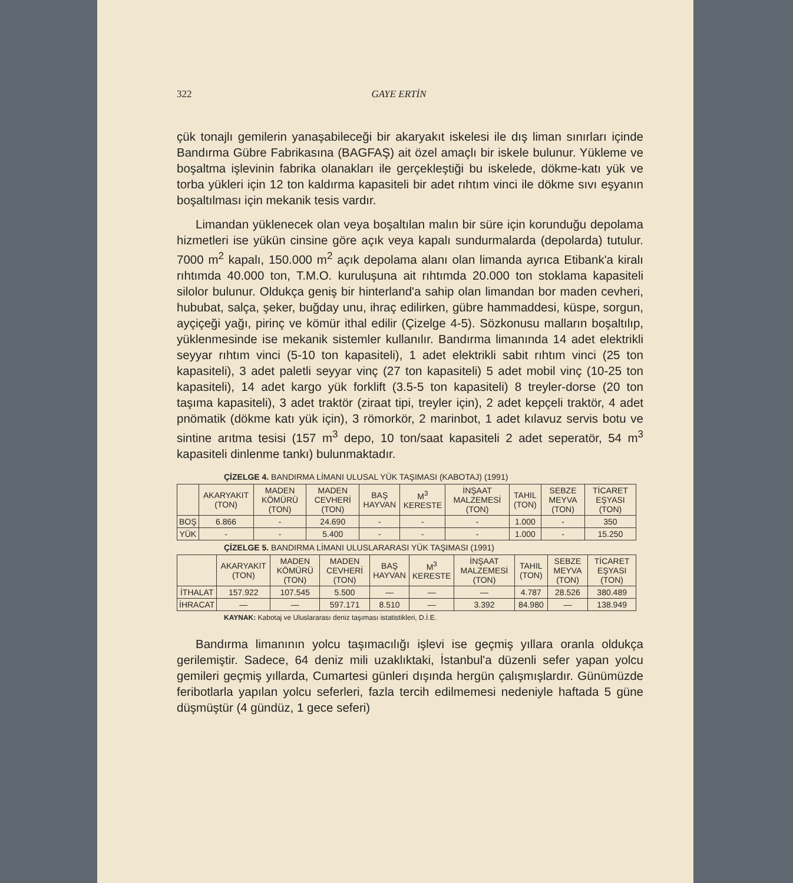322 GAYE ERTİN
çük tonajlı gemilerin yanaşabileceği bir akaryakıt iskelesi ile dış liman sınırları içinde Bandırma Gübre Fabrikasına (BAGFAŞ) ait özel amaçlı bir iskele bulunur. Yükleme ve boşaltma işlevinin fabrika olanakları ile gerçekleştiği bu iskelede, dökme-katı yük ve torba yükleri için 12 ton kaldırma kapasiteli bir adet rıhtım vinci ile dökme sıvı eşyanın boşaltılması için mekanik tesis vardır.
Limandan yüklenecek olan veya boşaltılan malın bir süre için korunduğu depolama hizmetleri ise yükün cinsine göre açık veya kapalı sundurmalarda (depolarda) tutulur. 7000 m<sup>2</sup> kapalı, 150.000 m<sup>2</sup> açık depolama alanı olan limanda ayrıca Etibank'a kiralı rıhtımda 40.000 ton, T.M.O. kuruluşuna ait rıhtımda 20.000 ton stoklama kapasiteli silolor bulunur. Oldukça geniş bir hinterland'a sahip olan limandan bor maden cevheri, hububat, salça, şeker, buğday unu, ihraç edilirken, gübre hammaddesi, küspe, sorgun, ayçiçeği yağı, pirinç ve kömür ithal edilir (Çizelge 4-5). Sözkonusu malların boşaltılıp, yüklenmesinde ise mekanik sistemler kullanılır. Bandırma limanında 14 adet elektrikli seyyar rıhtım vinci (5-10 ton kapasiteli), 1 adet elektrikli sabit rıhtım vinci (25 ton kapasiteli), 3 adet paletli seyyar vinç (27 ton kapasiteli) 5 adet mobil vinç (10-25 ton kapasiteli), 14 adet kargo yük forklift (3.5-5 ton kapasiteli) 8 treyler-dorse (20 ton taşıma kapasiteli), 3 adet traktör (ziraat tipi, treyler için), 2 adet kepçeli traktör, 4 adet pnömatik (dökme katı yük için), 3 römorkör, 2 marinbot, 1 adet kılavuz servis botu ve sintine arıtma tesisi (157 m<sup>3</sup> depo, 10 ton/saat kapasiteli 2 adet seperatör, 54 m<sup>3</sup> kapasiteli dinlenme tankı) bulunmaktadır.
ÇİZELGE 4. BANDIRMA LİMANI ULUSAL YÜK TAŞIMASI (KABOTAJ) (1991)
| | AKARYAKIT (TON) | MADEN KÖMÜRÜ (TON) | MADEN CEVHERİ (TON) | BAŞ HAYVAN | M<sup>3</sup> KERESTE | İNŞAAT MALZEMESİ (TON) | TAHIL (TON) | SEBZE MEYVA (TON) | TİCARET EŞYASI (TON) |
| --- | --- | --- | --- | --- | --- | --- | --- | --- | --- |
| BOŞ | 6.866 | - | 24.690 | - | - | - | 1.000 | - | 350 |
| YÜK | - | - | 5.400 | - | - | - | 1.000 | - | 15.250 |
ÇİZELGE 5. BANDIRMA LİMANI ULUSLARARASI YÜK TAŞIMASI (1991)
| | AKARYAKIT (TON) | MADEN KÖMÜRÜ (TON) | MADEN CEVHERİ (TON) | BAŞ HAYVAN | M<sup>3</sup> KERESTE | İNŞAAT MALZEMESİ (TON) | TAHIL (TON) | SEBZE MEYVA (TON) | TİCARET EŞYASI (TON) |
| --- | --- | --- | --- | --- | --- | --- | --- | --- | --- |
| İTHALAT | 157.922 | 107.545 | 5.500 | — | — | — | 4.787 | 28.526 | 380.489 |
| İHRACAT | — | — | 597.171 | 8.510 | — | 3.392 | 84.980 | — | 138.949 |
KAYNAK: Kabotaj ve Uluslararası deniz taşıması istatistikleri, D.İ.E.
Bandırma limanının yolcu taşımacılığı işlevi ise geçmiş yıllara oranla oldukça gerilemiştir. Sadece, 64 deniz mili uzaklıktaki, İstanbul'a düzenli sefer yapan yolcu gemileri geçmiş yıllarda, Cumartesi günleri dışında hergün çalışmışlardır. Günümüzde feribotlarla yapılan yolcu seferleri, fazla tercih edilmemesi nedeniyle haftada 5 güne düşmüştür (4 gündüz, 1 gece seferi)